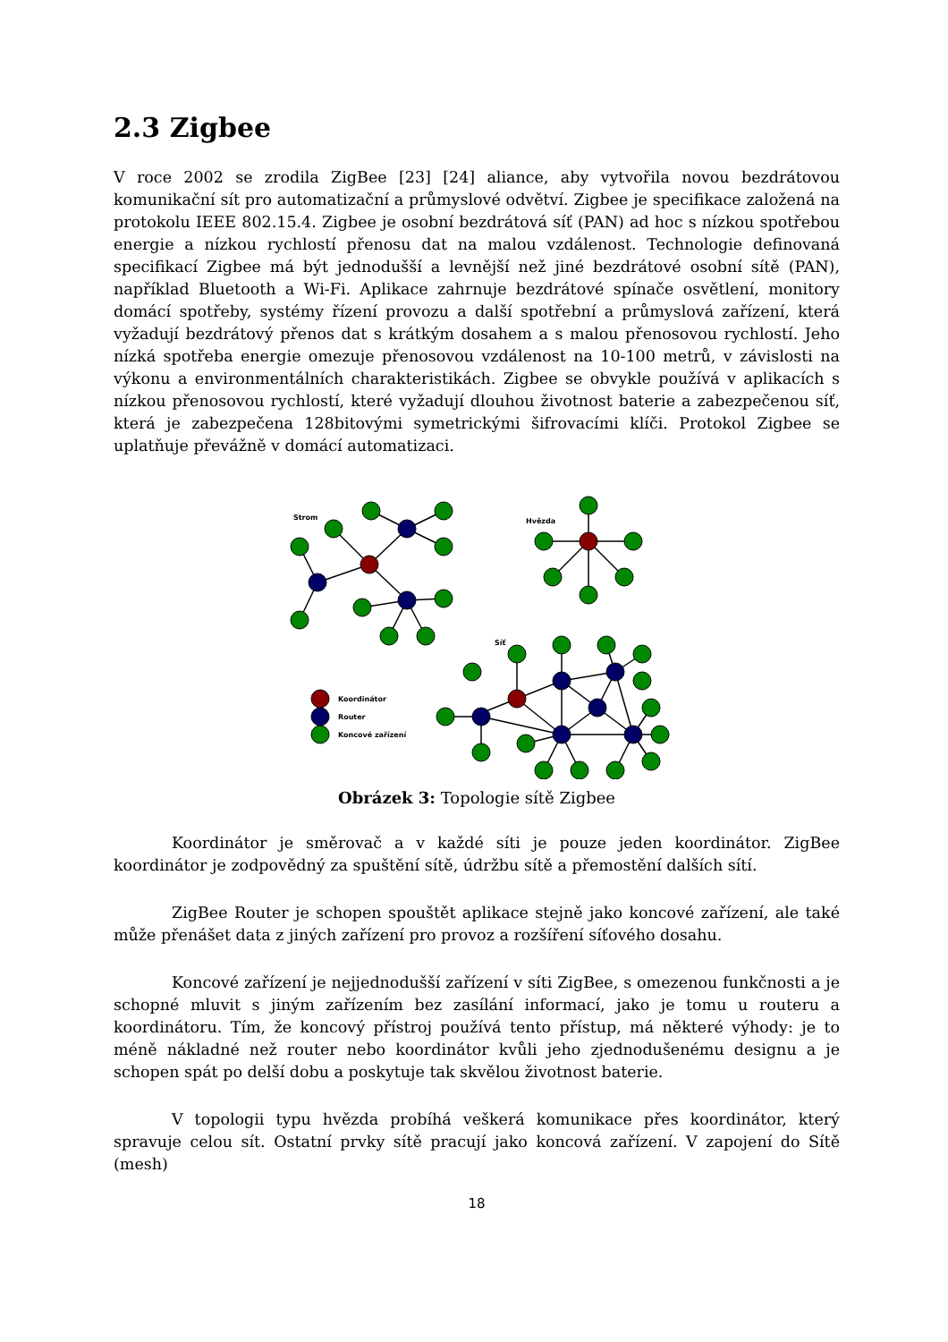2.3 Zigbee
V roce 2002 se zrodila ZigBee [23] [24] aliance, aby vytvořila novou bezdrátovou komunikační sít pro automatizační a průmyslové odvětví. Zigbee je specifikace založená na protokolu IEEE 802.15.4. Zigbee je osobní bezdrátová síť (PAN) ad hoc s nízkou spotřebou energie a nízkou rychlostí přenosu dat na malou vzdálenost. Technologie definovaná specifikací Zigbee má být jednodušší a levnější než jiné bezdrátové osobní sítě (PAN), například Bluetooth a Wi-Fi. Aplikace zahrnuje bezdrátové spínače osvětlení, monitory domácí spotřeby, systémy řízení provozu a další spotřební a průmyslová zařízení, která vyžadují bezdrátový přenos dat s krátkým dosahem a s malou přenosovou rychlostí. Jeho nízká spotřeba energie omezuje přenosovou vzdálenost na 10-100 metrů, v závislosti na výkonu a environmentálních charakteristikách. Zigbee se obvykle používá v aplikacích s nízkou přenosovou rychlostí, které vyžadují dlouhou životnost baterie a zabezpečenou síť, která je zabezpečena 128bitovými symetrickými šifrovacími klíči. Protokol Zigbee se uplatňuje převážně v domácí automatizaci.
Strom
Hvězda
Síť
Koordinátor
Router
Koncové zařízení
Obrázek 3: Topologie sítě Zigbee
Koordinátor je směrovač a v každé síti je pouze jeden koordinátor. ZigBee koordinátor je zodpovědný za spuštění sítě, údržbu sítě a přemostění dalších sítí.
ZigBee Router je schopen spouštět aplikace stejně jako koncové zařízení, ale také může přenášet data z jiných zařízení pro provoz a rozšíření síťového dosahu.
Koncové zařízení je nejjednodušší zařízení v síti ZigBee, s omezenou funkčnosti a je schopné mluvit s jiným zařízením bez zasílání informací, jako je tomu u routeru a koordinátoru. Tím, že koncový přístroj používá tento přístup, má některé výhody: je to méně nákladné než router nebo koordinátor kvůli jeho zjednodušenému designu a je schopen spát po delší dobu a poskytuje tak skvělou životnost baterie.
V topologii typu hvězda probíhá veškerá komunikace přes koordinátor, který spravuje celou sít. Ostatní prvky sítě pracují jako koncová zařízení. V zapojení do Sítě (mesh)
18